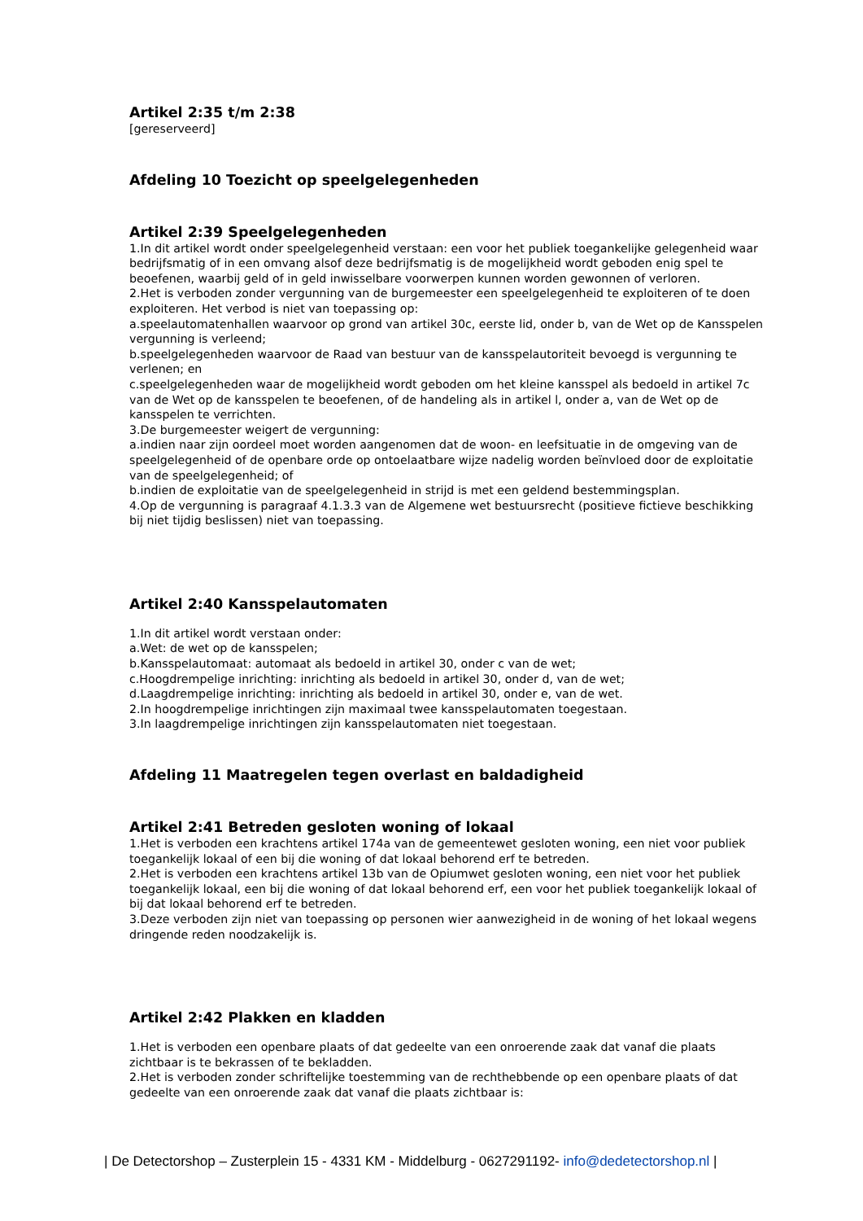Artikel 2:35 t/m 2:38
[gereserveerd]
Afdeling 10 Toezicht op speelgelegenheden
Artikel 2:39 Speelgelegenheden
1.In dit artikel wordt onder speelgelegenheid verstaan: een voor het publiek toegankelijke gelegenheid waar bedrijfsmatig of in een omvang alsof deze bedrijfsmatig is de mogelijkheid wordt geboden enig spel te beoefenen, waarbij geld of in geld inwisselbare voorwerpen kunnen worden gewonnen of verloren.
2.Het is verboden zonder vergunning van de burgemeester een speelgelegenheid te exploiteren of te doen exploiteren. Het verbod is niet van toepassing op:
a.speelautomatenhallen waarvoor op grond van artikel 30c, eerste lid, onder b, van de Wet op de Kansspelen vergunning is verleend;
b.speelgelegenheden waarvoor de Raad van bestuur van de kansspelautoriteit bevoegd is vergunning te verlenen; en
c.speelgelegenheden waar de mogelijkheid wordt geboden om het kleine kansspel als bedoeld in artikel 7c van de Wet op de kansspelen te beoefenen, of de handeling als in artikel l, onder a, van de Wet op de kansspelen te verrichten.
3.De burgemeester weigert de vergunning:
a.indien naar zijn oordeel moet worden aangenomen dat de woon- en leefsituatie in de omgeving van de speelgelegenheid of de openbare orde op ontoelaatbare wijze nadelig worden beïnvloed door de exploitatie van de speelgelegenheid; of
b.indien de exploitatie van de speelgelegenheid in strijd is met een geldend bestemmingsplan.
4.Op de vergunning is paragraaf 4.1.3.3 van de Algemene wet bestuursrecht (positieve fictieve beschikking bij niet tijdig beslissen) niet van toepassing.
Artikel 2:40 Kansspelautomaten
1.In dit artikel wordt verstaan onder:
a.Wet: de wet op de kansspelen;
b.Kansspelautomaat: automaat als bedoeld in artikel 30, onder c van de wet;
c.Hoogdrempelige inrichting: inrichting als bedoeld in artikel 30, onder d, van de wet;
d.Laagdrempelige inrichting: inrichting als bedoeld in artikel 30, onder e, van de wet.
2.In hoogdrempelige inrichtingen zijn maximaal twee kansspelautomaten toegestaan.
3.In laagdrempelige inrichtingen zijn kansspelautomaten niet toegestaan.
Afdeling 11 Maatregelen tegen overlast en baldadigheid
Artikel 2:41 Betreden gesloten woning of lokaal
1.Het is verboden een krachtens artikel 174a van de gemeentewet gesloten woning, een niet voor publiek toegankelijk lokaal of een bij die woning of dat lokaal behorend erf te betreden.
2.Het is verboden een krachtens artikel 13b van de Opiumwet gesloten woning, een niet voor het publiek toegankelijk lokaal, een bij die woning of dat lokaal behorend erf, een voor het publiek toegankelijk lokaal of bij dat lokaal behorend erf te betreden.
3.Deze verboden zijn niet van toepassing op personen wier aanwezigheid in de woning of het lokaal wegens dringende reden noodzakelijk is.
Artikel 2:42 Plakken en kladden
1.Het is verboden een openbare plaats of dat gedeelte van een onroerende zaak dat vanaf die plaats zichtbaar is te bekrassen of te bekladden.
2.Het is verboden zonder schriftelijke toestemming van de rechthebbende op een openbare plaats of dat gedeelte van een onroerende zaak dat vanaf die plaats zichtbaar is:
| De Detectorshop – Zusterplein 15 - 4331 KM - Middelburg - 0627291192- info@dedetectorshop.nl |